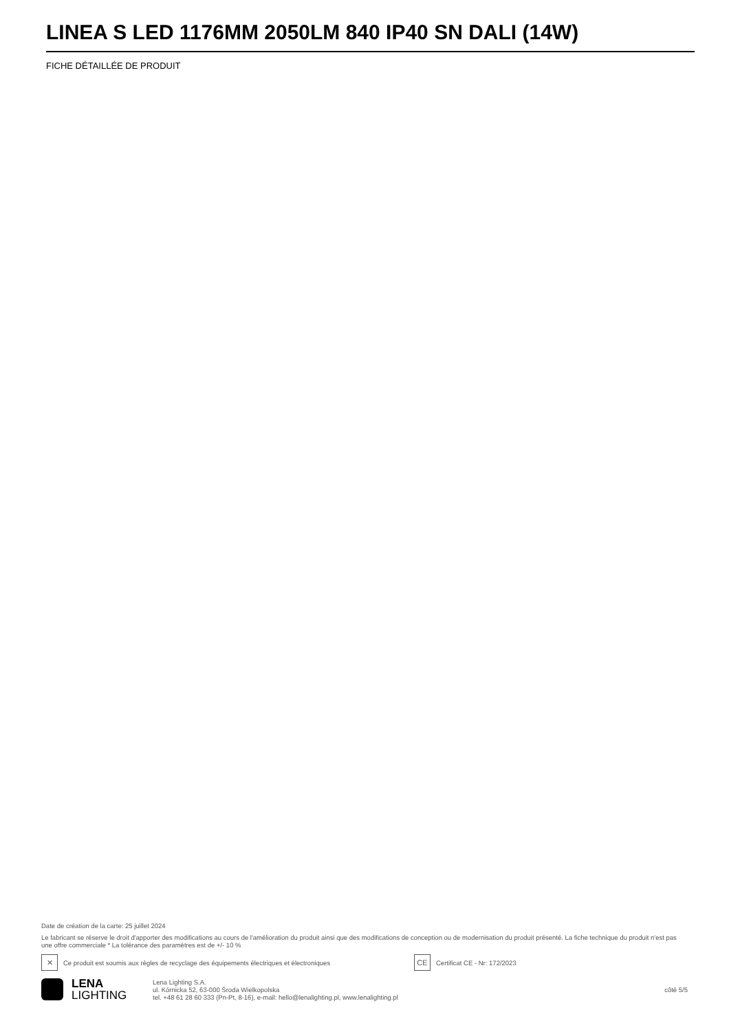LINEA S LED 1176MM 2050LM 840 IP40 SN DALI (14W)
FICHE DÉTAILLÉE DE PRODUIT
Date de création de la carte: 25 juillet 2024
Le fabricant se réserve le droit d'apporter des modifications au cours de l'amélioration du produit ainsi que des modifications de conception ou de modernisation du produit présenté. La fiche technique du produit n'est pas une offre commerciale * La tolérance des paramètres est de +/- 10 %
✕ Ce produit est soumis aux règles de recyclage des équipements électriques et électroniques CE Certificat CE - Nr: 172/2023
LENA
LIGHTING
Lena Lighting S.A.
ul. Kórnicka 52, 63-000 Środa Wielkopolska
tel. +48 61 28 60 333 (Pn-Pt, 8-16), e-mail: hello@lenalighting.pl, www.lenalighting.pl
côté 5/5